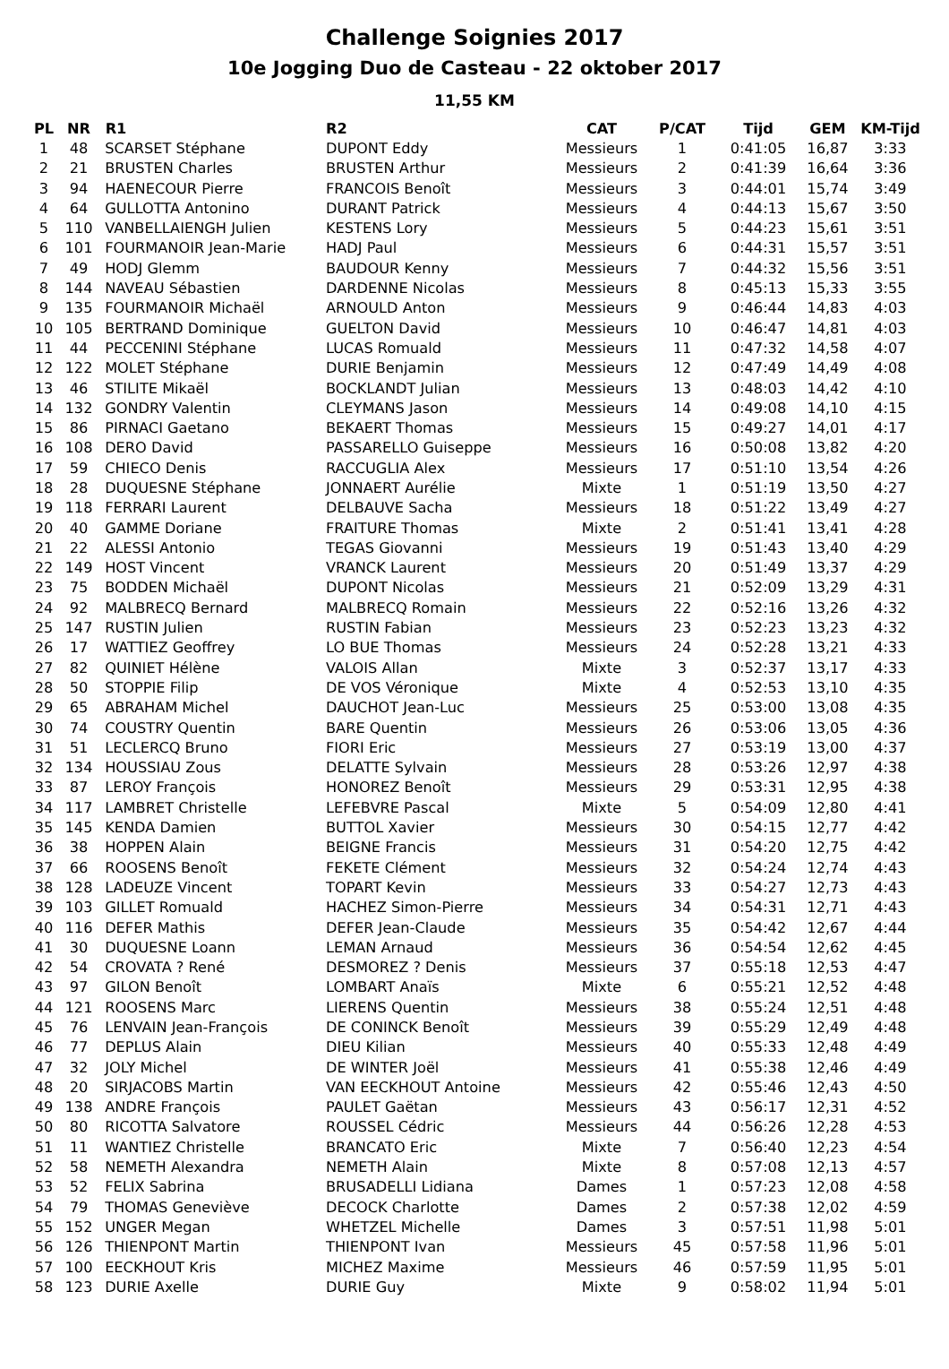Challenge Soignies 2017
10e Jogging Duo de Casteau - 22 oktober 2017
11,55 KM
| PL | NR | R1 | R2 | CAT | P/CAT | Tijd | GEM | KM-Tijd |
| --- | --- | --- | --- | --- | --- | --- | --- | --- |
| 1 | 48 | SCARSET Stéphane | DUPONT Eddy | Messieurs | 1 | 0:41:05 | 16,87 | 3:33 |
| 2 | 21 | BRUSTEN Charles | BRUSTEN Arthur | Messieurs | 2 | 0:41:39 | 16,64 | 3:36 |
| 3 | 94 | HAENECOUR Pierre | FRANCOIS Benoît | Messieurs | 3 | 0:44:01 | 15,74 | 3:49 |
| 4 | 64 | GULLOTTA Antonino | DURANT Patrick | Messieurs | 4 | 0:44:13 | 15,67 | 3:50 |
| 5 | 110 | VANBELLAIENGH Julien | KESTENS Lory | Messieurs | 5 | 0:44:23 | 15,61 | 3:51 |
| 6 | 101 | FOURMANOIR Jean-Marie | HADJ Paul | Messieurs | 6 | 0:44:31 | 15,57 | 3:51 |
| 7 | 49 | HODJ Glemm | BAUDOUR Kenny | Messieurs | 7 | 0:44:32 | 15,56 | 3:51 |
| 8 | 144 | NAVEAU Sébastien | DARDENNE Nicolas | Messieurs | 8 | 0:45:13 | 15,33 | 3:55 |
| 9 | 135 | FOURMANOIR Michaël | ARNOULD Anton | Messieurs | 9 | 0:46:44 | 14,83 | 4:03 |
| 10 | 105 | BERTRAND Dominique | GUELTON David | Messieurs | 10 | 0:46:47 | 14,81 | 4:03 |
| 11 | 44 | PECCENINI Stéphane | LUCAS Romuald | Messieurs | 11 | 0:47:32 | 14,58 | 4:07 |
| 12 | 122 | MOLET Stéphane | DURIE Benjamin | Messieurs | 12 | 0:47:49 | 14,49 | 4:08 |
| 13 | 46 | STILITE Mikaël | BOCKLANDT Julian | Messieurs | 13 | 0:48:03 | 14,42 | 4:10 |
| 14 | 132 | GONDRY Valentin | CLEYMANS Jason | Messieurs | 14 | 0:49:08 | 14,10 | 4:15 |
| 15 | 86 | PIRNACI Gaetano | BEKAERT Thomas | Messieurs | 15 | 0:49:27 | 14,01 | 4:17 |
| 16 | 108 | DERO David | PASSARELLO Guiseppe | Messieurs | 16 | 0:50:08 | 13,82 | 4:20 |
| 17 | 59 | CHIECO Denis | RACCUGLIA Alex | Messieurs | 17 | 0:51:10 | 13,54 | 4:26 |
| 18 | 28 | DUQUESNE Stéphane | JONNAERT Aurélie | Mixte | 1 | 0:51:19 | 13,50 | 4:27 |
| 19 | 118 | FERRARI Laurent | DELBAUVE Sacha | Messieurs | 18 | 0:51:22 | 13,49 | 4:27 |
| 20 | 40 | GAMME Doriane | FRAITURE Thomas | Mixte | 2 | 0:51:41 | 13,41 | 4:28 |
| 21 | 22 | ALESSI Antonio | TEGAS Giovanni | Messieurs | 19 | 0:51:43 | 13,40 | 4:29 |
| 22 | 149 | HOST Vincent | VRANCK Laurent | Messieurs | 20 | 0:51:49 | 13,37 | 4:29 |
| 23 | 75 | BODDEN Michaël | DUPONT Nicolas | Messieurs | 21 | 0:52:09 | 13,29 | 4:31 |
| 24 | 92 | MALBRECQ Bernard | MALBRECQ Romain | Messieurs | 22 | 0:52:16 | 13,26 | 4:32 |
| 25 | 147 | RUSTIN Julien | RUSTIN Fabian | Messieurs | 23 | 0:52:23 | 13,23 | 4:32 |
| 26 | 17 | WATTIEZ Geoffrey | LO BUE Thomas | Messieurs | 24 | 0:52:28 | 13,21 | 4:33 |
| 27 | 82 | QUINIET Hélène | VALOIS Allan | Mixte | 3 | 0:52:37 | 13,17 | 4:33 |
| 28 | 50 | STOPPIE Filip | DE VOS Véronique | Mixte | 4 | 0:52:53 | 13,10 | 4:35 |
| 29 | 65 | ABRAHAM Michel | DAUCHOT Jean-Luc | Messieurs | 25 | 0:53:00 | 13,08 | 4:35 |
| 30 | 74 | COUSTRY Quentin | BARE Quentin | Messieurs | 26 | 0:53:06 | 13,05 | 4:36 |
| 31 | 51 | LECLERCQ Bruno | FIORI Eric | Messieurs | 27 | 0:53:19 | 13,00 | 4:37 |
| 32 | 134 | HOUSSIAU Zous | DELATTE Sylvain | Messieurs | 28 | 0:53:26 | 12,97 | 4:38 |
| 33 | 87 | LEROY François | HONOREZ Benoît | Messieurs | 29 | 0:53:31 | 12,95 | 4:38 |
| 34 | 117 | LAMBRET Christelle | LEFEBVRE Pascal | Mixte | 5 | 0:54:09 | 12,80 | 4:41 |
| 35 | 145 | KENDA Damien | BUTTOL Xavier | Messieurs | 30 | 0:54:15 | 12,77 | 4:42 |
| 36 | 38 | HOPPEN Alain | BEIGNE Francis | Messieurs | 31 | 0:54:20 | 12,75 | 4:42 |
| 37 | 66 | ROOSENS Benoît | FEKETE Clément | Messieurs | 32 | 0:54:24 | 12,74 | 4:43 |
| 38 | 128 | LADEUZE Vincent | TOPART Kevin | Messieurs | 33 | 0:54:27 | 12,73 | 4:43 |
| 39 | 103 | GILLET Romuald | HACHEZ Simon-Pierre | Messieurs | 34 | 0:54:31 | 12,71 | 4:43 |
| 40 | 116 | DEFER Mathis | DEFER Jean-Claude | Messieurs | 35 | 0:54:42 | 12,67 | 4:44 |
| 41 | 30 | DUQUESNE Loann | LEMAN Arnaud | Messieurs | 36 | 0:54:54 | 12,62 | 4:45 |
| 42 | 54 | CROVATA ? René | DESMOREZ ? Denis | Messieurs | 37 | 0:55:18 | 12,53 | 4:47 |
| 43 | 97 | GILON Benoît | LOMBART Anaïs | Mixte | 6 | 0:55:21 | 12,52 | 4:48 |
| 44 | 121 | ROOSENS Marc | LIERENS Quentin | Messieurs | 38 | 0:55:24 | 12,51 | 4:48 |
| 45 | 76 | LENVAIN Jean-François | DE CONINCK Benoît | Messieurs | 39 | 0:55:29 | 12,49 | 4:48 |
| 46 | 77 | DEPLUS Alain | DIEU Kilian | Messieurs | 40 | 0:55:33 | 12,48 | 4:49 |
| 47 | 32 | JOLY Michel | DE WINTER Joël | Messieurs | 41 | 0:55:38 | 12,46 | 4:49 |
| 48 | 20 | SIRJACOBS Martin | VAN EECKHOUT Antoine | Messieurs | 42 | 0:55:46 | 12,43 | 4:50 |
| 49 | 138 | ANDRE François | PAULET Gaëtan | Messieurs | 43 | 0:56:17 | 12,31 | 4:52 |
| 50 | 80 | RICOTTA Salvatore | ROUSSEL Cédric | Messieurs | 44 | 0:56:26 | 12,28 | 4:53 |
| 51 | 11 | WANTIEZ Christelle | BRANCATO Eric | Mixte | 7 | 0:56:40 | 12,23 | 4:54 |
| 52 | 58 | NEMETH Alexandra | NEMETH Alain | Mixte | 8 | 0:57:08 | 12,13 | 4:57 |
| 53 | 52 | FELIX Sabrina | BRUSADELLI Lidiana | Dames | 1 | 0:57:23 | 12,08 | 4:58 |
| 54 | 79 | THOMAS Geneviève | DECOCK Charlotte | Dames | 2 | 0:57:38 | 12,02 | 4:59 |
| 55 | 152 | UNGER Megan | WHETZEL Michelle | Dames | 3 | 0:57:51 | 11,98 | 5:01 |
| 56 | 126 | THIENPONT Martin | THIENPONT Ivan | Messieurs | 45 | 0:57:58 | 11,96 | 5:01 |
| 57 | 100 | EECKHOUT Kris | MICHEZ Maxime | Messieurs | 46 | 0:57:59 | 11,95 | 5:01 |
| 58 | 123 | DURIE Axelle | DURIE Guy | Mixte | 9 | 0:58:02 | 11,94 | 5:01 |